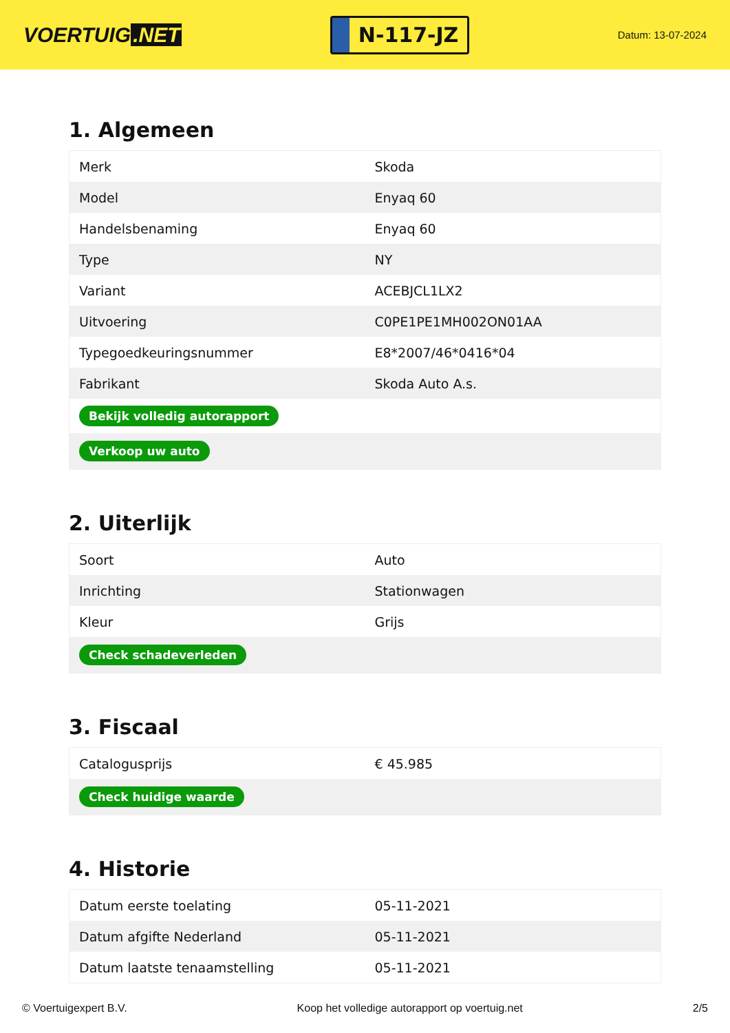VOERTUIG.NET
N-117-JZ
Datum: 13-07-2024
1. Algemeen
| Merk | Skoda |
| Model | Enyaq 60 |
| Handelsbenaming | Enyaq 60 |
| Type | NY |
| Variant | ACEBJCL1LX2 |
| Uitvoering | C0PE1PE1MH002ON01AA |
| Typegoedkeuringsnummer | E8*2007/46*0416*04 |
| Fabrikant | Skoda Auto A.s. |
| Bekijk volledig autorapport | |
| Verkoop uw auto | |
2. Uiterlijk
| Soort | Auto |
| Inrichting | Stationwagen |
| Kleur | Grijs |
| Check schadeverleden | |
3. Fiscaal
| Catalogusprijs | € 45.985 |
| Check huidige waarde | |
4. Historie
| Datum eerste toelating | 05-11-2021 |
| Datum afgifte Nederland | 05-11-2021 |
| Datum laatste tenaamstelling | 05-11-2021 |
© Voertuigexpert B.V. Koop het volledige autorapport op voertuig.net 2/5